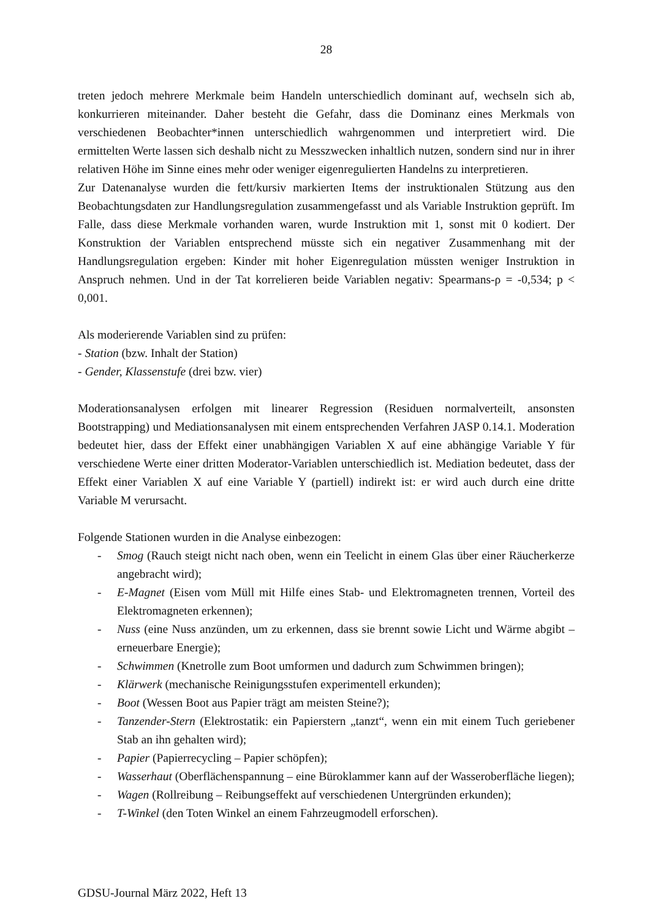28
treten jedoch mehrere Merkmale beim Handeln unterschiedlich dominant auf, wechseln sich ab, konkurrieren miteinander. Daher besteht die Gefahr, dass die Dominanz eines Merkmals von verschiedenen Beobachter*innen unterschiedlich wahrgenommen und interpretiert wird. Die ermittelten Werte lassen sich deshalb nicht zu Messzwecken inhaltlich nutzen, sondern sind nur in ihrer relativen Höhe im Sinne eines mehr oder weniger eigenregulierten Handelns zu interpretieren.
Zur Datenanalyse wurden die fett/kursiv markierten Items der instruktionalen Stützung aus den Beobachtungsdaten zur Handlungsregulation zusammengefasst und als Variable Instruktion geprüft. Im Falle, dass diese Merkmale vorhanden waren, wurde Instruktion mit 1, sonst mit 0 kodiert. Der Konstruktion der Variablen entsprechend müsste sich ein negativer Zusammenhang mit der Handlungsregulation ergeben: Kinder mit hoher Eigenregulation müssten weniger Instruktion in Anspruch nehmen. Und in der Tat korrelieren beide Variablen negativ: Spearmans-ρ = -0,534; p < 0,001.
Als moderierende Variablen sind zu prüfen:
- Station (bzw. Inhalt der Station)
- Gender, Klassenstufe (drei bzw. vier)
Moderationsanalysen erfolgen mit linearer Regression (Residuen normalverteilt, ansonsten Bootstrapping) und Mediationsanalysen mit einem entsprechenden Verfahren JASP 0.14.1. Moderation bedeutet hier, dass der Effekt einer unabhängigen Variablen X auf eine abhängige Variable Y für verschiedene Werte einer dritten Moderator-Variablen unterschiedlich ist. Mediation bedeutet, dass der Effekt einer Variablen X auf eine Variable Y (partiell) indirekt ist: er wird auch durch eine dritte Variable M verursacht.
Folgende Stationen wurden in die Analyse einbezogen:
- Smog (Rauch steigt nicht nach oben, wenn ein Teelicht in einem Glas über einer Räucherkerze angebracht wird);
- E-Magnet (Eisen vom Müll mit Hilfe eines Stab- und Elektromagneten trennen, Vorteil des Elektromagneten erkennen);
- Nuss (eine Nuss anzünden, um zu erkennen, dass sie brennt sowie Licht und Wärme abgibt – erneuerbare Energie);
- Schwimmen (Knetrolle zum Boot umformen und dadurch zum Schwimmen bringen);
- Klärwerk (mechanische Reinigungsstufen experimentell erkunden);
- Boot (Wessen Boot aus Papier trägt am meisten Steine?);
- Tanzender-Stern (Elektrostatik: ein Papierstern „tanzt“, wenn ein mit einem Tuch geriebener Stab an ihn gehalten wird);
- Papier (Papierrecycling – Papier schöpfen);
- Wasserhaut (Oberflächenspannung – eine Büroklammer kann auf der Wasseroberfläche liegen);
- Wagen (Rollreibung – Reibungseffekt auf verschiedenen Untergründen erkunden);
- T-Winkel (den Toten Winkel an einem Fahrzeugmodell erforschen).
GDSU-Journal März 2022, Heft 13